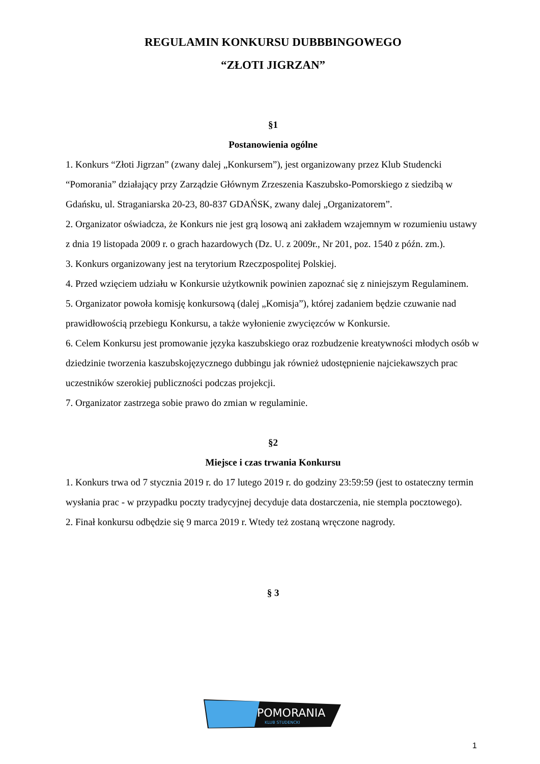REGULAMIN KONKURSU DUBBBINGOWEGO
“ZŁOTI JIGRZAN”
§1
Postanowienia ogólne
1. Konkurs “Złoti Jigrzan” (zwany dalej „Konkursem”), jest organizowany przez Klub Studencki “Pomorania” działający przy Zarządzie Głównym Zrzeszenia Kaszubsko-Pomorskiego z siedzibą w Gdańsku, ul. Straganiarska 20-23, 80-837 GDAŃSK, zwany dalej „Organizatorem”.
2. Organizator oświadcza, że Konkurs nie jest grą losową ani zakładem wzajemnym w rozumieniu ustawy z dnia 19 listopada 2009 r. o grach hazardowych (Dz. U. z 2009r., Nr 201, poz. 1540 z późn. zm.).
3. Konkurs organizowany jest na terytorium Rzeczpospolitej Polskiej.
4. Przed wzięciem udziału w Konkursie użytkownik powinien zapoznać się z niniejszym Regulaminem.
5. Organizator powoła komisję konkursową (dalej „Komisja”), której zadaniem będzie czuwanie nad prawidłowością przebiegu Konkursu, a także wyłonienie zwycięzców w Konkursie.
6. Celem Konkursu jest promowanie języka kaszubskiego oraz rozbudzenie kreatywności młodych osób w dziedzinie tworzenia kaszubskojęzycznego dubbingu jak również udostępnienie najciekawszych prac uczestników szerokiej publiczności podczas projekcji.
7. Organizator zastrzega sobie prawo do zmian w regulaminie.
§2
Miejsce i czas trwania Konkursu
1. Konkurs trwa od 7 stycznia 2019 r. do 17 lutego 2019 r. do godziny 23:59:59 (jest to ostateczny termin wysłania prac - w przypadku poczty tradycyjnej decyduje data dostarczenia, nie stempla pocztowego).
2. Finał konkursu odbędzie się 9 marca 2019 r. Wtedy też zostaną wręczone nagrody.
§ 3
POMORANIA
KLUB STUDENCKI
1